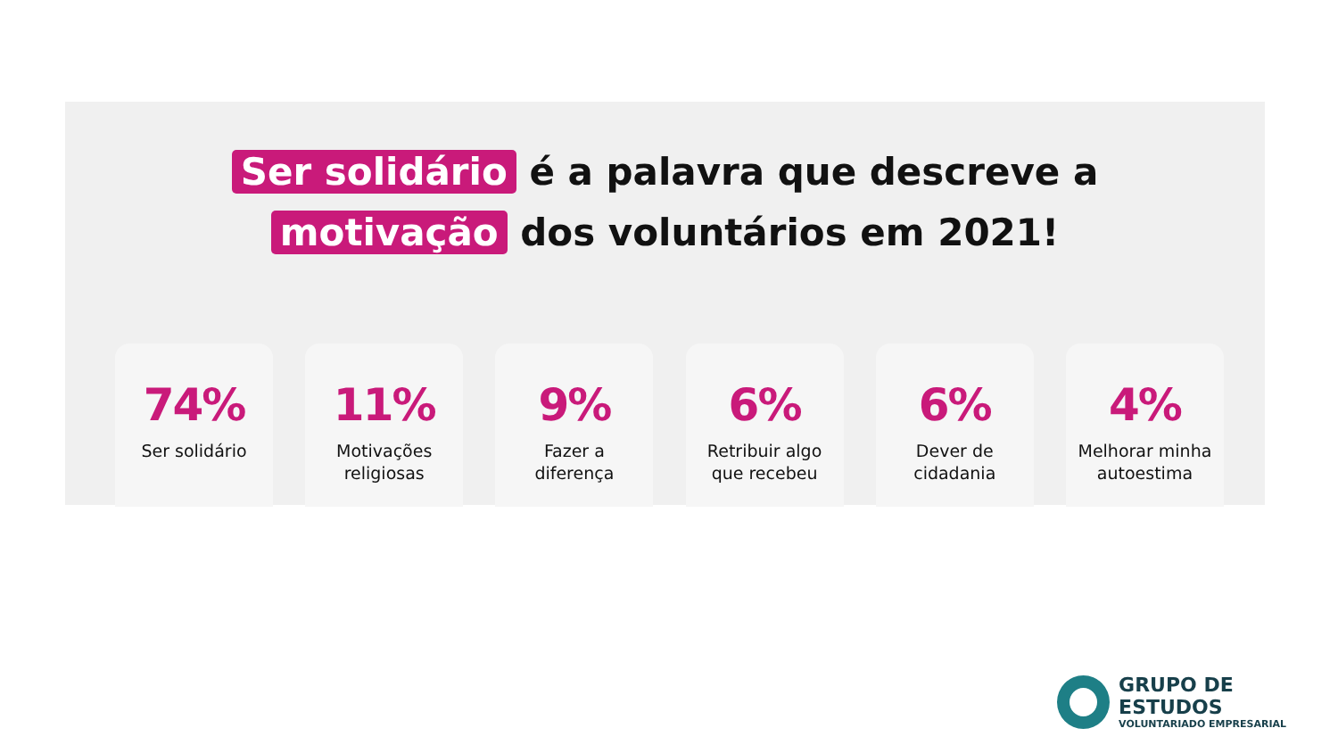Ser solidário é a palavra que descreve a
motivação dos voluntários em 2021!
74%
Ser solidário
11%
Motivações
religiosas
9%
Fazer a
diferença
6%
Retribuir algo
que recebeu
6%
Dever de
cidadania
4%
Melhorar minha
autoestima
GRUPO DE ESTUDOS
VOLUNTARIADO EMPRESARIAL